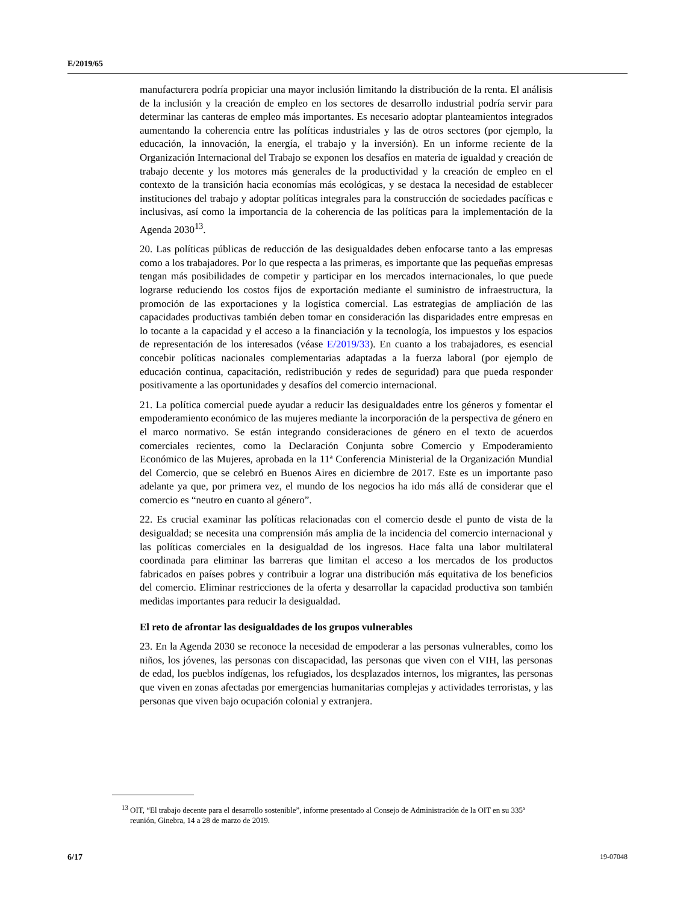E/2019/65
manufacturera podría propiciar una mayor inclusión limitando la distribución de la renta. El análisis de la inclusión y la creación de empleo en los sectores de desarrollo industrial podría servir para determinar las canteras de empleo más importantes. Es necesario adoptar planteamientos integrados aumentando la coherencia entre las políticas industriales y las de otros sectores (por ejemplo, la educación, la innovación, la energía, el trabajo y la inversión). En un informe reciente de la Organización Internacional del Trabajo se exponen los desafíos en materia de igualdad y creación de trabajo decente y los motores más generales de la productividad y la creación de empleo en el contexto de la transición hacia economías más ecológicas, y se destaca la necesidad de establecer instituciones del trabajo y adoptar políticas integrales para la construcción de sociedades pacíficas e inclusivas, así como la importancia de la coherencia de las políticas para la implementación de la Agenda 2030<sup>13</sup>.
20. Las políticas públicas de reducción de las desigualdades deben enfocarse tanto a las empresas como a los trabajadores. Por lo que respecta a las primeras, es importante que las pequeñas empresas tengan más posibilidades de competir y participar en los mercados internacionales, lo que puede lograrse reduciendo los costos fijos de exportación mediante el suministro de infraestructura, la promoción de las exportaciones y la logística comercial. Las estrategias de ampliación de las capacidades productivas también deben tomar en consideración las disparidades entre empresas en lo tocante a la capacidad y el acceso a la financiación y la tecnología, los impuestos y los espacios de representación de los interesados (véase E/2019/33). En cuanto a los trabajadores, es esencial concebir políticas nacionales complementarias adaptadas a la fuerza laboral (por ejemplo de educación continua, capacitación, redistribución y redes de seguridad) para que pueda responder positivamente a las oportunidades y desafíos del comercio internacional.
21. La política comercial puede ayudar a reducir las desigualdades entre los géneros y fomentar el empoderamiento económico de las mujeres mediante la incorporación de la perspectiva de género en el marco normativo. Se están integrando consideraciones de género en el texto de acuerdos comerciales recientes, como la Declaración Conjunta sobre Comercio y Empoderamiento Económico de las Mujeres, aprobada en la 11ª Conferencia Ministerial de la Organización Mundial del Comercio, que se celebró en Buenos Aires en diciembre de 2017. Este es un importante paso adelante ya que, por primera vez, el mundo de los negocios ha ido más allá de considerar que el comercio es “neutro en cuanto al género”.
22. Es crucial examinar las políticas relacionadas con el comercio desde el punto de vista de la desigualdad; se necesita una comprensión más amplia de la incidencia del comercio internacional y las políticas comerciales en la desigualdad de los ingresos. Hace falta una labor multilateral coordinada para eliminar las barreras que limitan el acceso a los mercados de los productos fabricados en países pobres y contribuir a lograr una distribución más equitativa de los beneficios del comercio. Eliminar restricciones de la oferta y desarrollar la capacidad productiva son también medidas importantes para reducir la desigualdad.
El reto de afrontar las desigualdades de los grupos vulnerables
23. En la Agenda 2030 se reconoce la necesidad de empoderar a las personas vulnerables, como los niños, los jóvenes, las personas con discapacidad, las personas que viven con el VIH, las personas de edad, los pueblos indígenas, los refugiados, los desplazados internos, los migrantes, las personas que viven en zonas afectadas por emergencias humanitarias complejas y actividades terroristas, y las personas que viven bajo ocupación colonial y extranjera.
<sup>13</sup> OIT, “El trabajo decente para el desarrollo sostenible”, informe presentado al Consejo de Administración de la OIT en su 335ª reunión, Ginebra, 14 a 28 de marzo de 2019.
6/17 19-07048